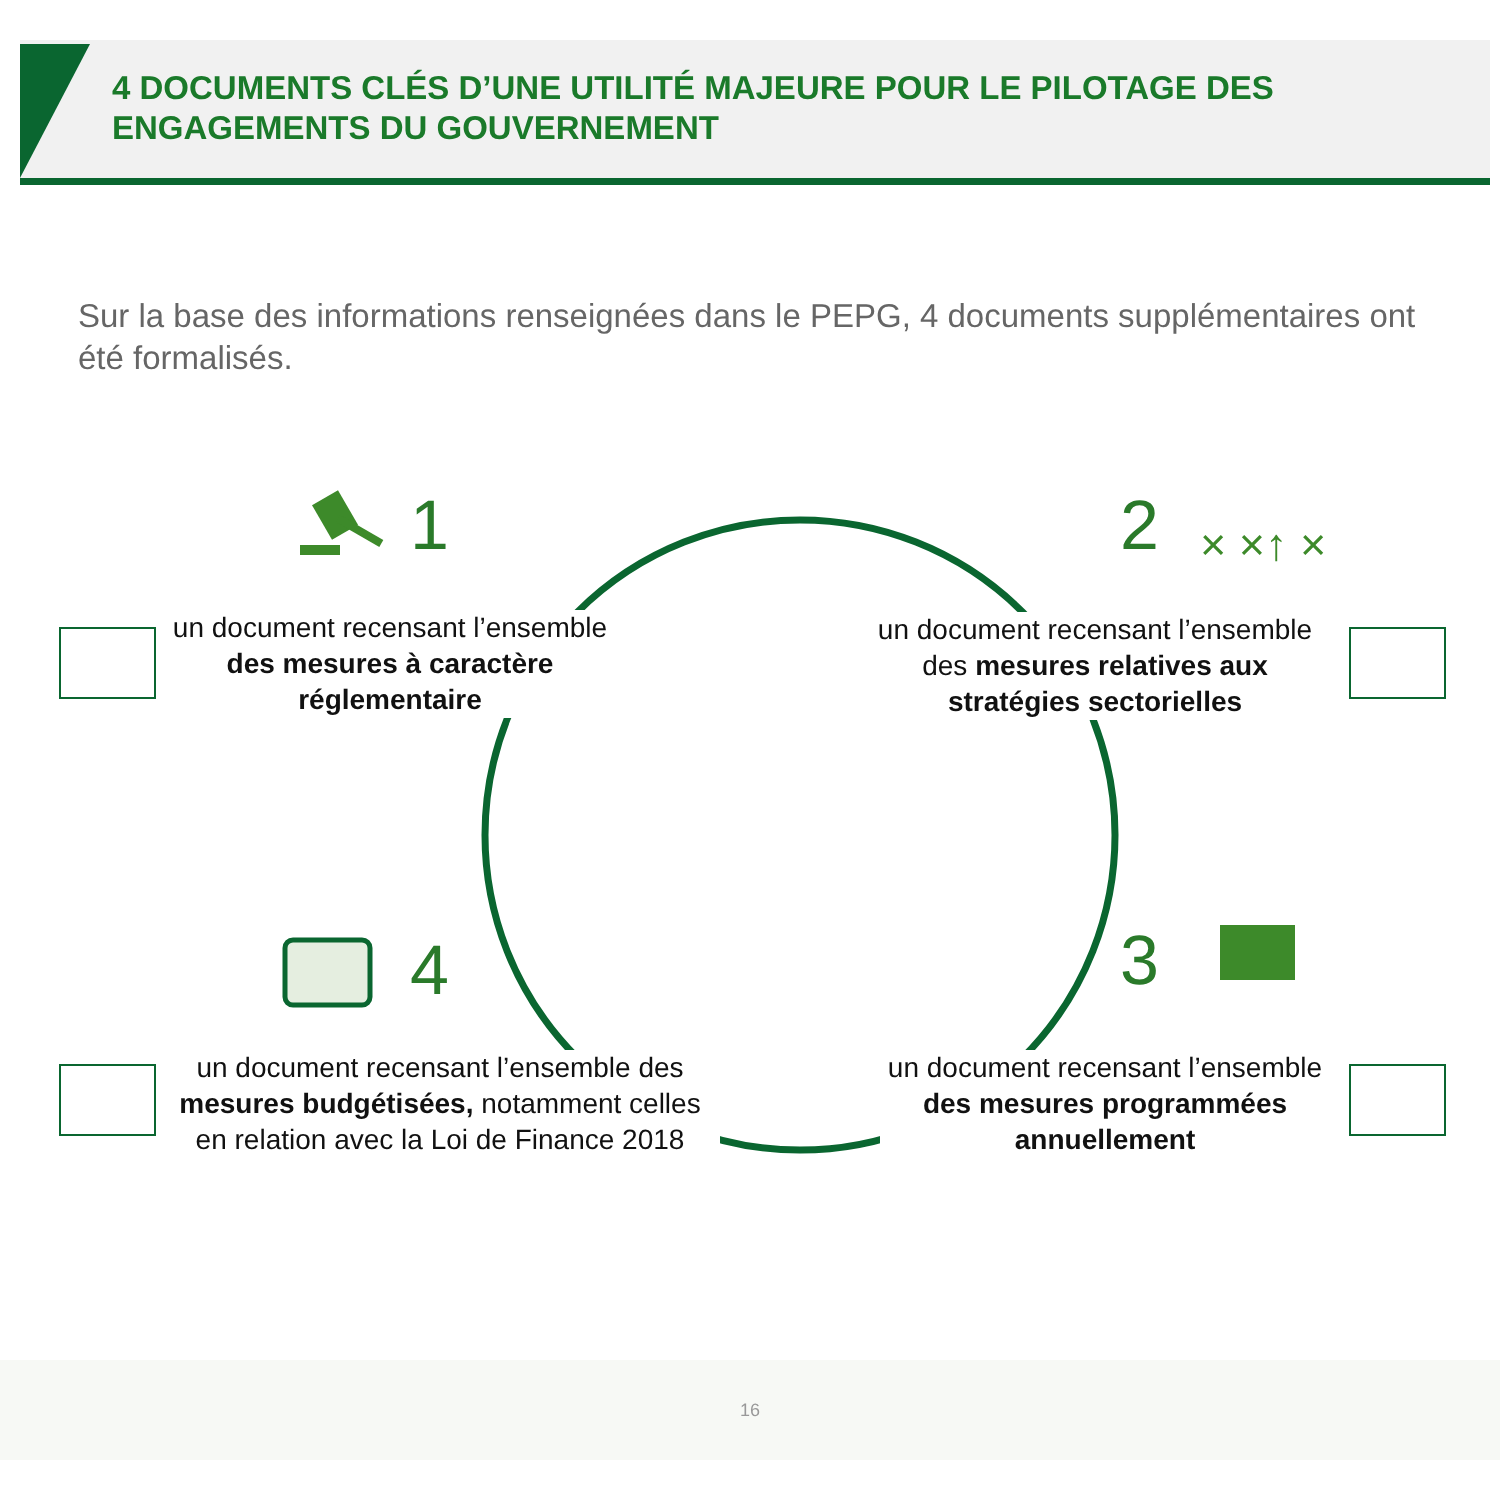4 DOCUMENTS CLÉS D’UNE UTILITÉ MAJEURE POUR LE PILOTAGE DES ENGAGEMENTS DU GOUVERNEMENT
Sur la base des informations renseignées dans le PEPG, 4 documents supplémentaires ont été formalisés.
× ×↑ ×
1 2
3
4
un document recensant l’ensemble des mesures à caractère réglementaire
un document recensant l’ensemble des mesures relatives aux stratégies sectorielles
un document recensant l’ensemble des mesures budgétisées, notamment celles en relation avec la Loi de Finance 2018
un document recensant l’ensemble des mesures programmées annuellement
16